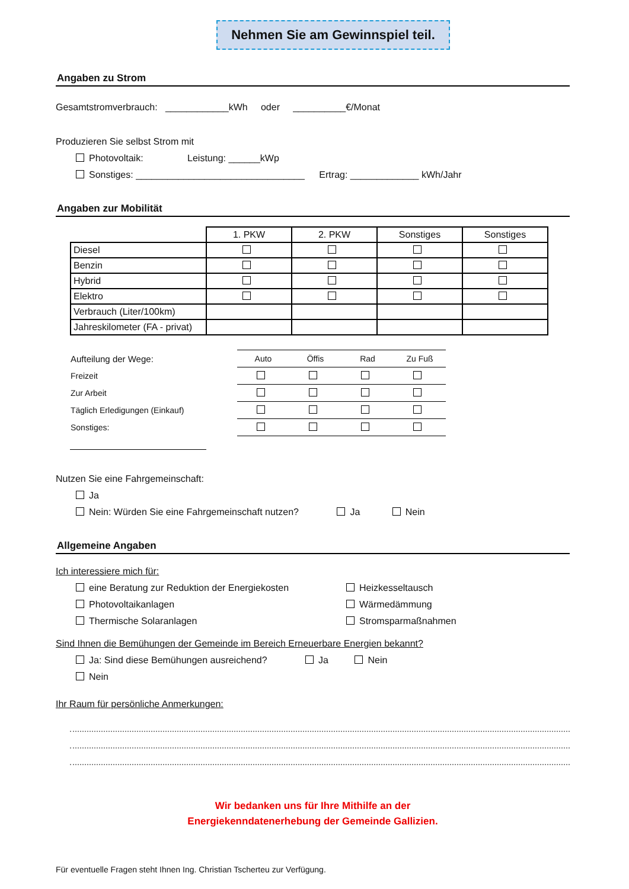Nehmen Sie am Gewinnspiel teil.
Angaben zu Strom
Gesamtstromverbrauch: ____________kWh oder __________€/Monat
Produzieren Sie selbst Strom mit
Photovoltaik: Leistung: ______kWp
Sonstiges: ________________________________ Ertrag: _____________ kWh/Jahr
Angaben zur Mobilität
| | 1. PKW | 2. PKW | Sonstiges | Sonstiges |
| Diesel | | | | |
| Benzin | | | | |
| Hybrid | | | | |
| Elektro | | | | |
| Verbrauch (Liter/100km) | | | | |
| Jahreskilometer (FA - privat) | | | | |
| Aufteilung der Wege: | Auto | Öffis | Rad | Zu Fuß |
| Freizeit | | | | |
| Zur Arbeit | | | | |
| Täglich Erledigungen (Einkauf) | | | | |
| Sonstiges: | | | | |
Nutzen Sie eine Fahrgemeinschaft:
Ja
Nein: Würden Sie eine Fahrgemeinschaft nutzen? Ja Nein
Allgemeine Angaben
Ich interessiere mich für:
eine Beratung zur Reduktion der Energiekosten
Photovoltaikanlagen
Thermische Solaranlagen
Heizkesseltausch
Wärmedämmung
Stromsparmaßnahmen
Sind Ihnen die Bemühungen der Gemeinde im Bereich Erneuerbare Energien bekannt?
Ja: Sind diese Bemühungen ausreichend? Ja Nein
Nein
Ihr Raum für persönliche Anmerkungen:
Wir bedanken uns für Ihre Mithilfe an der
Energiekenndatenerhebung der Gemeinde Gallizien.
Für eventuelle Fragen steht Ihnen Ing. Christian Tscherteu zur Verfügung.